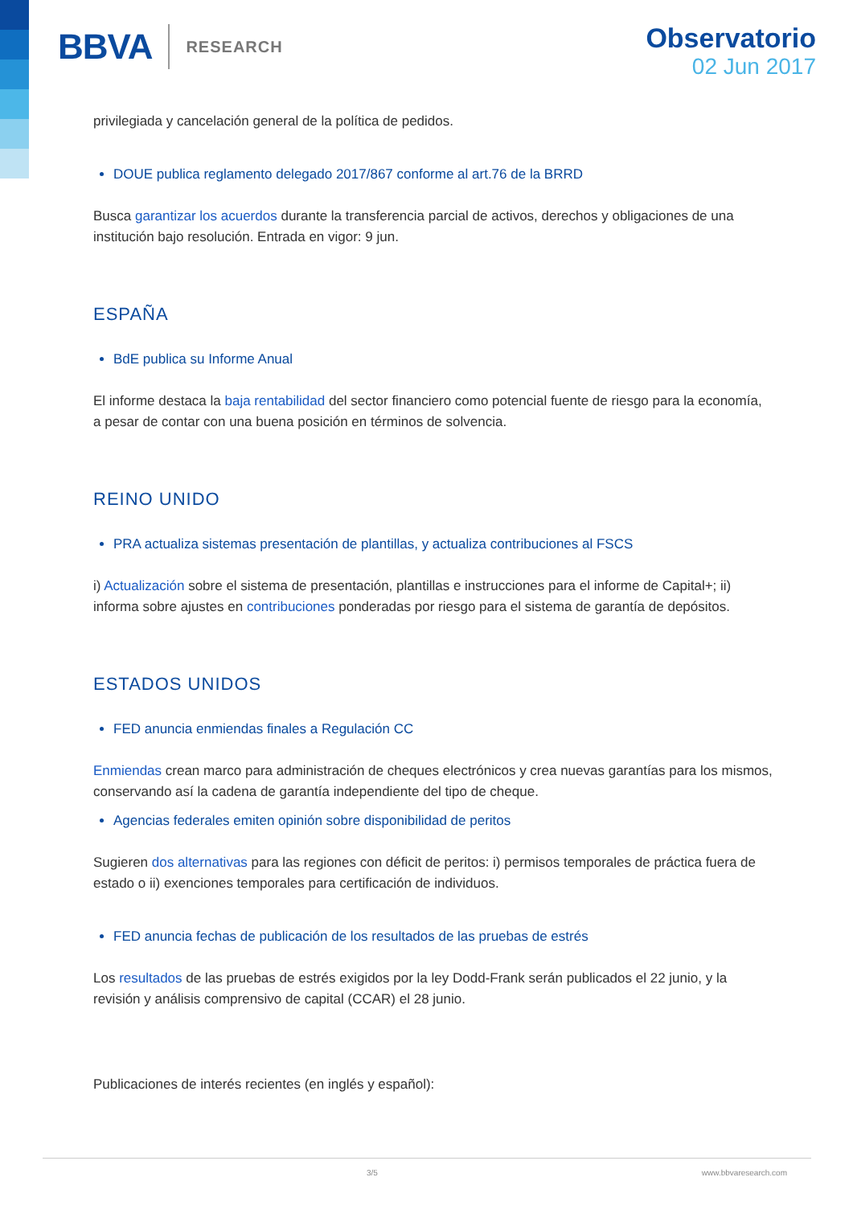BBVA RESEARCH
Observatorio
02 Jun 2017
privilegiada y cancelación general de la política de pedidos.
DOUE publica reglamento delegado 2017/867 conforme al art.76 de la BRRD
Busca garantizar los acuerdos durante la transferencia parcial de activos, derechos y obligaciones de una institución bajo resolución. Entrada en vigor: 9 jun.
ESPAÑA
BdE publica su Informe Anual
El informe destaca la baja rentabilidad del sector financiero como potencial fuente de riesgo para la economía, a pesar de contar con una buena posición en términos de solvencia.
REINO UNIDO
PRA actualiza sistemas presentación de plantillas, y actualiza contribuciones al FSCS
i) Actualización sobre el sistema de presentación, plantillas e instrucciones para el informe de Capital+; ii) informa sobre ajustes en contribuciones ponderadas por riesgo para el sistema de garantía de depósitos.
ESTADOS UNIDOS
FED anuncia enmiendas finales a Regulación CC
Enmiendas crean marco para administración de cheques electrónicos y crea nuevas garantías para los mismos, conservando así la cadena de garantía independiente del tipo de cheque.
Agencias federales emiten opinión sobre disponibilidad de peritos
Sugieren dos alternativas para las regiones con déficit de peritos: i) permisos temporales de práctica fuera de estado o ii) exenciones temporales para certificación de individuos.
FED anuncia fechas de publicación de los resultados de las pruebas de estrés
Los resultados de las pruebas de estrés exigidos por la ley Dodd-Frank serán publicados el 22 junio, y la revisión y análisis comprensivo de capital (CCAR) el 28 junio.
Publicaciones de interés recientes (en inglés y español):
3/5 www.bbvaresearch.com